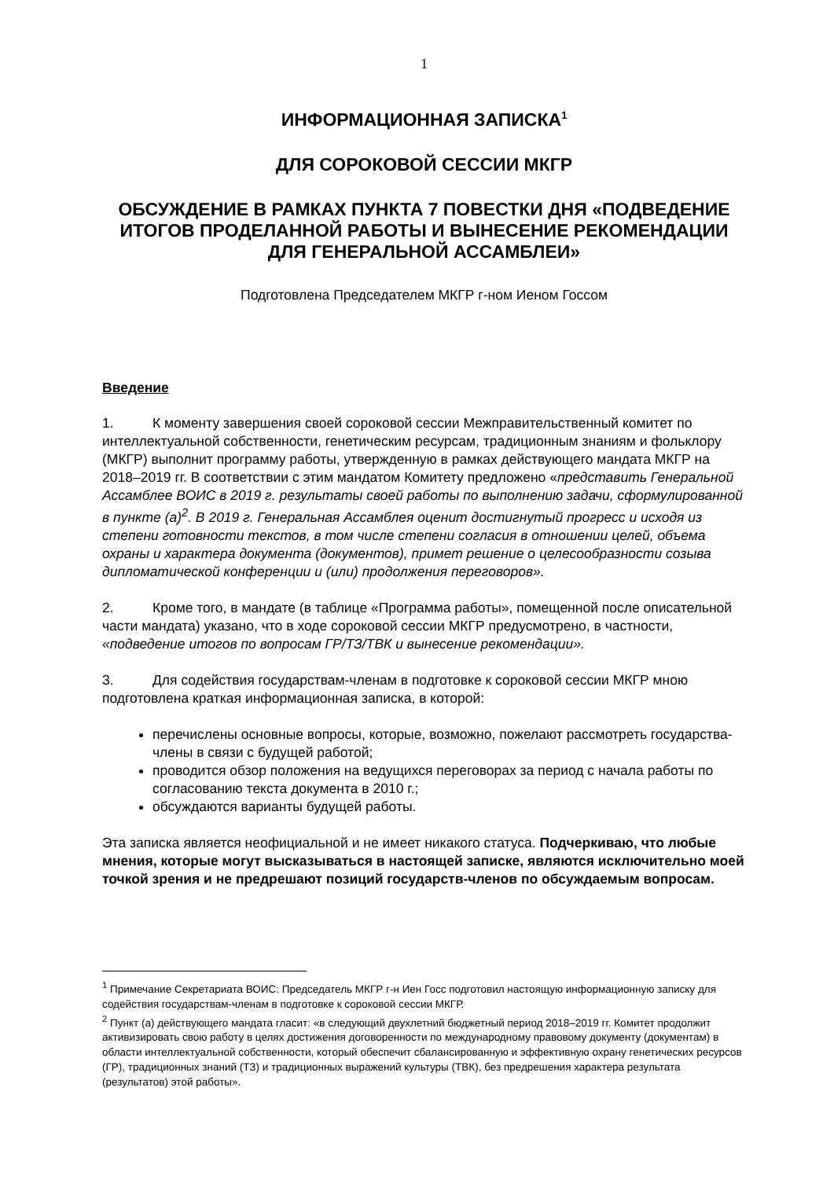1
ИНФОРМАЦИОННАЯ ЗАПИСКА<sup>1</sup>
ДЛЯ СОРОКОВОЙ СЕССИИ МКГР
ОБСУЖДЕНИЕ В РАМКАХ ПУНКТА 7 ПОВЕСТКИ ДНЯ «ПОДВЕДЕНИЕ ИТОГОВ ПРОДЕЛАННОЙ РАБОТЫ И ВЫНЕСЕНИЕ РЕКОМЕНДАЦИИ ДЛЯ ГЕНЕРАЛЬНОЙ АССАМБЛЕИ»
Подготовлена Председателем МКГР г-ном Иеном Госсом
Введение
1. К моменту завершения своей сороковой сессии Межправительственный комитет по интеллектуальной собственности, генетическим ресурсам, традиционным знаниям и фольклору (МКГР) выполнит программу работы, утвержденную в рамках действующего мандата МКГР на 2018–2019 гг. В соответствии с этим мандатом Комитету предложено «представить Генеральной Ассамблее ВОИС в 2019 г. результаты своей работы по выполнению задачи, сформулированной в пункте (a)<sup>2</sup>. В 2019 г. Генеральная Ассамблея оценит достигнутый прогресс и исходя из степени готовности текстов, в том числе степени согласия в отношении целей, объема охраны и характера документа (документов), примет решение о целесообразности созыва дипломатической конференции и (или) продолжения переговоров».
2. Кроме того, в мандате (в таблице «Программа работы», помещенной после описательной части мандата) указано, что в ходе сороковой сессии МКГР предусмотрено, в частности, «подведение итогов по вопросам ГР/ТЗ/ТВК и вынесение рекомендации».
3. Для содействия государствам-членам в подготовке к сороковой сессии МКГР мною подготовлена краткая информационная записка, в которой:
перечислены основные вопросы, которые, возможно, пожелают рассмотреть государства-члены в связи с будущей работой;
проводится обзор положения на ведущихся переговорах за период с начала работы по согласованию текста документа в 2010 г.;
обсуждаются варианты будущей работы.
Эта записка является неофициальной и не имеет никакого статуса. Подчеркиваю, что любые мнения, которые могут высказываться в настоящей записке, являются исключительно моей точкой зрения и не предрешают позиций государств-членов по обсуждаемым вопросам.
<sup>1</sup> Примечание Секретариата ВОИС: Председатель МКГР г-н Иен Госс подготовил настоящую информационную записку для содействия государствам-членам в подготовке к сороковой сессии МКГР.
<sup>2</sup> Пункт (a) действующего мандата гласит: «в следующий двухлетний бюджетный период 2018–2019 гг. Комитет продолжит активизировать свою работу в целях достижения договоренности по международному правовому документу (документам) в области интеллектуальной собственности, который обеспечит сбалансированную и эффективную охрану генетических ресурсов (ГР), традиционных знаний (ТЗ) и традиционных выражений культуры (ТВК), без предрешения характера результата (результатов) этой работы».